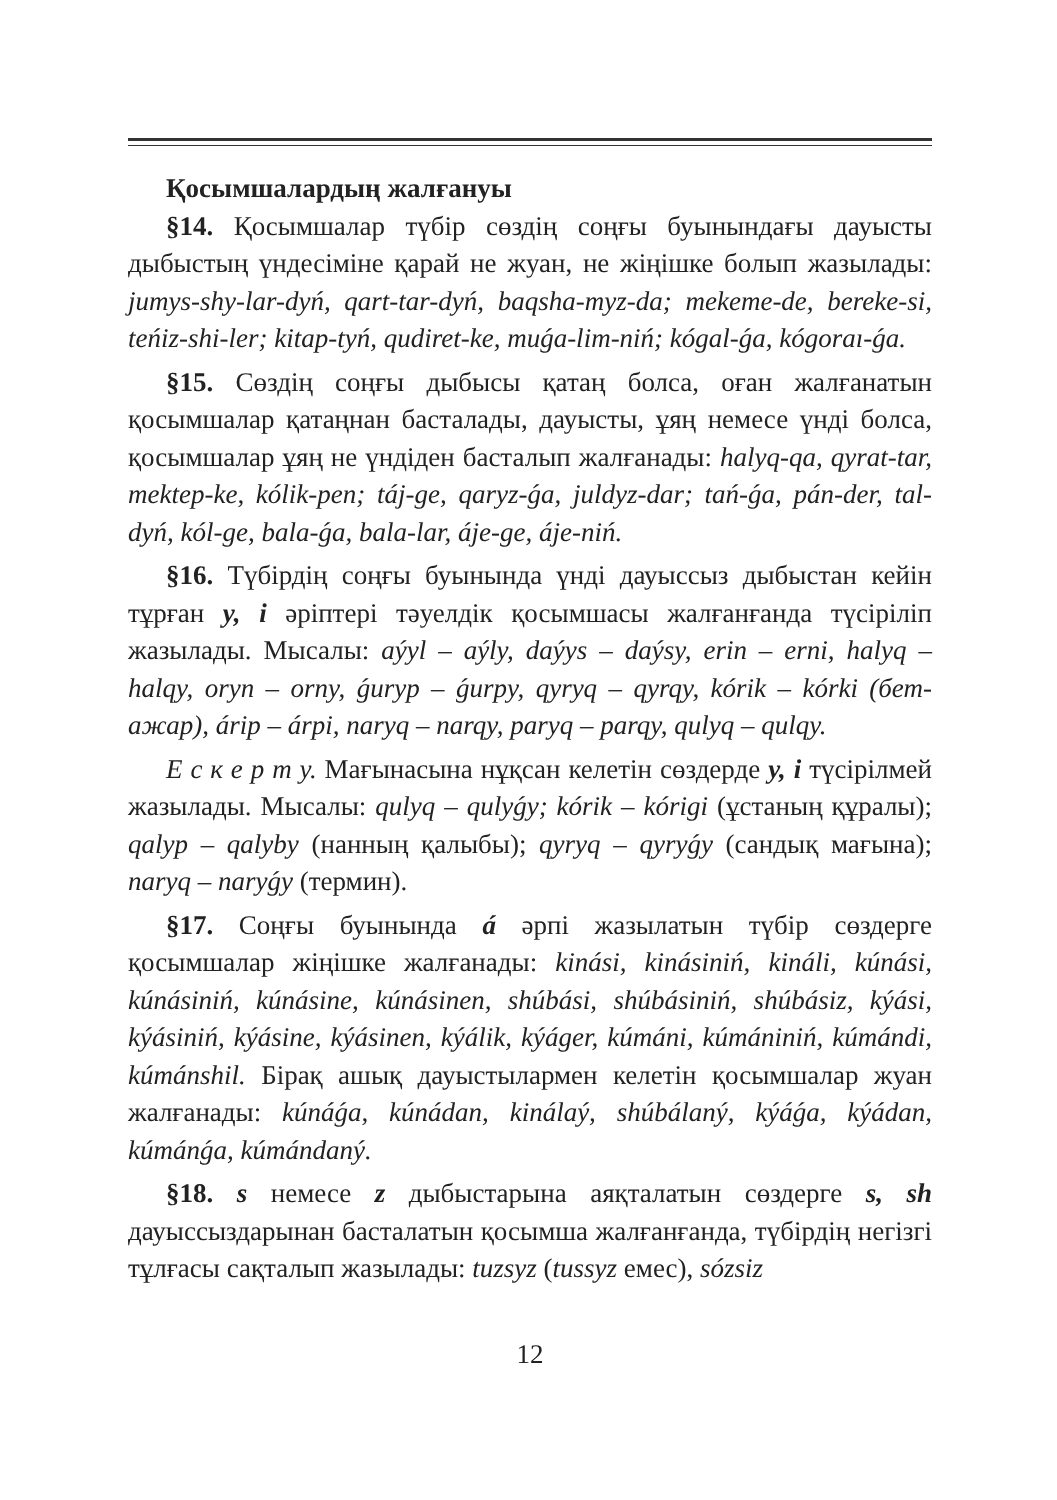Қосымшалардың жалғануы
§14. Қосымшалар түбір сөздің соңғы буынындағы дауысты дыбыстың үндесіміне қарай не жуан, не жіңішке болып жазылады: jumys-shy-lar-dyń, qart-tar-dyń, baqsha-myz-da; mekeme-de, bereke-si, teńiz-shi-ler; kitap-tyń, qudiret-ke, muǵa-lim-niń; kógal-ǵa, kógoraı-ǵa.
§15. Сөздің соңғы дыбысы қатаң болса, оған жалғанатын қосымшалар қатаңнан басталады, дауысты, ұяң немесе үнді болса, қосымшалар ұяң не үндіден басталып жалғанады: halyq-qa, qyrat-tar, mektep-ke, kólik-pen; táj-ge, qaryz-ǵa, juldyz-dar; tań-ǵa, pán-der, tal-dyń, kól-ge, bala-ǵa, bala-lar, áje-ge, áje-niń.
§16. Түбірдің соңғы буынында үнді дауыссыз дыбыстан кейін тұрған y, i әріптері тәуелдік қосымшасы жалғанғанда түсіріліп жазылады. Мысалы: aýyl – aýly, daýys – daýsy, erin – erni, halyq – halqy, oryn – orny, ǵuryp – ǵurpy, qyryq – qyrqy, kórik – kórki (бет-ажар), árip – árpi, naryq – narqy, paryq – parqy, qulyq – qulqy.
Е с к е р т у. Мағынасына нұқсан келетін сөздерде y, i түсірілмей жазылады. Мысалы: qulyq – qulyǵy; kórik – kórigi (ұстаның құралы); qalyp – qalyby (нанның қалыбы); qyryq – qyryǵy (сандық мағына); naryq – naryǵy (термин).
§17. Соңғы буынында á әрпі жазылатын түбір сөздерге қосымшалар жіңішке жалғанады: kinási, kinásiniń, kináli, kúnási, kúnásiniń, kúnásine, kúnásinen, shúbási, shúbásiniń, shúbásiz, kýási, kýásiniń, kýásine, kýásinen, kýálik, kýáger, kúmáni, kúmániniń, kúmándi, kúmánshil. Бірақ ашық дауыстылармен келетін қосымшалар жуан жалғанады: kúnáǵa, kúnádan, kinálaý, shúbálaný, kýáǵa, kýádan, kúmánǵa, kúmándaný.
§18. s немесе z дыбыстарына аяқталатын сөздерге s, sh дауыссыздарынан басталатын қосымша жалғанғанда, түбірдің негізгі тұлғасы сақталып жазылады: tuzsyz (tussyz емес), sózsiz
12